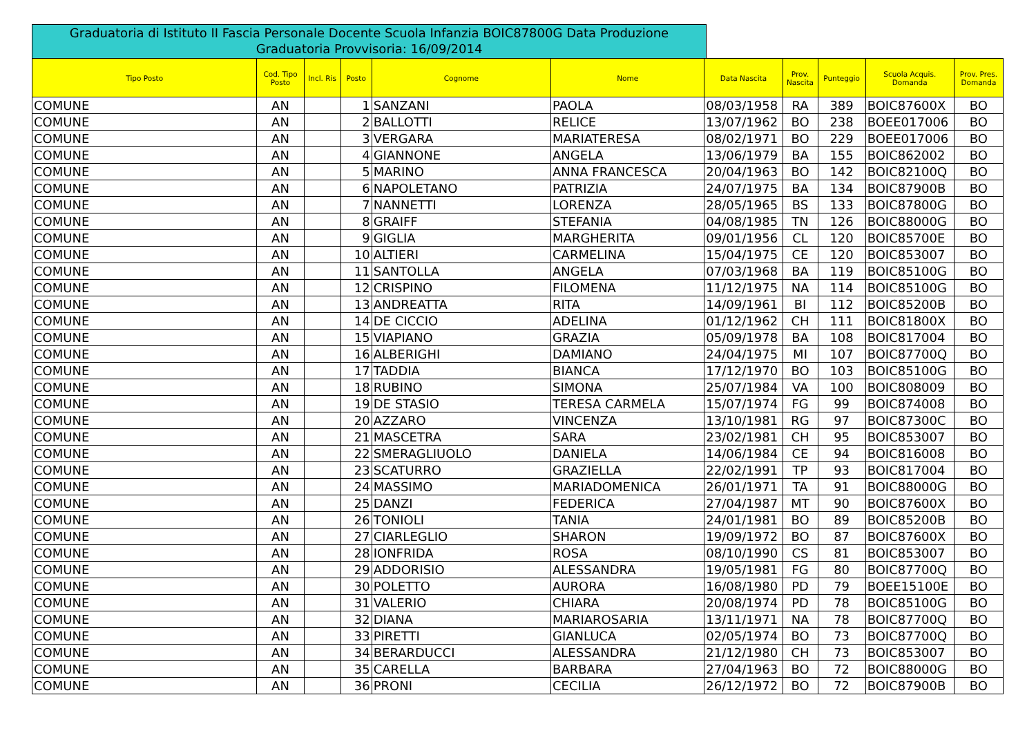Graduatoria di Istituto II Fascia Personale Docente Scuola Infanzia BOIC87800G Data Produzione Graduatoria Provvisoria: 16/09/2014
| Tipo Posto | Cod. Tipo Posto | Incl. Ris | Posto | Cognome | Nome | Data Nascita | Prov. Nascita | Punteggio | Scuola Acquis. Domanda | Prov. Pres. Domanda |
| --- | --- | --- | --- | --- | --- | --- | --- | --- | --- | --- |
| COMUNE | AN | | 1 | SANZANI | PAOLA | 08/03/1958 | RA | 389 | BOIC87600X | BO |
| COMUNE | AN | | 2 | BALLOTTI | RELICE | 13/07/1962 | BO | 238 | BOEE017006 | BO |
| COMUNE | AN | | 3 | VERGARA | MARIATERESA | 08/02/1971 | BO | 229 | BOEE017006 | BO |
| COMUNE | AN | | 4 | GIANNONE | ANGELA | 13/06/1979 | BA | 155 | BOIC862002 | BO |
| COMUNE | AN | | 5 | MARINO | ANNA FRANCESCA | 20/04/1963 | BO | 142 | BOIC82100Q | BO |
| COMUNE | AN | | 6 | NAPOLETANO | PATRIZIA | 24/07/1975 | BA | 134 | BOIC87900B | BO |
| COMUNE | AN | | 7 | NANNETTI | LORENZA | 28/05/1965 | BS | 133 | BOIC87800G | BO |
| COMUNE | AN | | 8 | GRAIFF | STEFANIA | 04/08/1985 | TN | 126 | BOIC88000G | BO |
| COMUNE | AN | | 9 | GIGLIA | MARGHERITA | 09/01/1956 | CL | 120 | BOIC85700E | BO |
| COMUNE | AN | | 10 | ALTIERI | CARMELINA | 15/04/1975 | CE | 120 | BOIC853007 | BO |
| COMUNE | AN | | 11 | SANTOLLA | ANGELA | 07/03/1968 | BA | 119 | BOIC85100G | BO |
| COMUNE | AN | | 12 | CRISPINO | FILOMENA | 11/12/1975 | NA | 114 | BOIC85100G | BO |
| COMUNE | AN | | 13 | ANDREATTA | RITA | 14/09/1961 | BI | 112 | BOIC85200B | BO |
| COMUNE | AN | | 14 | DE CICCIO | ADELINA | 01/12/1962 | CH | 111 | BOIC81800X | BO |
| COMUNE | AN | | 15 | VIAPIANO | GRAZIA | 05/09/1978 | BA | 108 | BOIC817004 | BO |
| COMUNE | AN | | 16 | ALBERIGHI | DAMIANO | 24/04/1975 | MI | 107 | BOIC87700Q | BO |
| COMUNE | AN | | 17 | TADDIA | BIANCA | 17/12/1970 | BO | 103 | BOIC85100G | BO |
| COMUNE | AN | | 18 | RUBINO | SIMONA | 25/07/1984 | VA | 100 | BOIC808009 | BO |
| COMUNE | AN | | 19 | DE STASIO | TERESA CARMELA | 15/07/1974 | FG | 99 | BOIC874008 | BO |
| COMUNE | AN | | 20 | AZZARO | VINCENZA | 13/10/1981 | RG | 97 | BOIC87300C | BO |
| COMUNE | AN | | 21 | MASCETRA | SARA | 23/02/1981 | CH | 95 | BOIC853007 | BO |
| COMUNE | AN | | 22 | SMERAGLIUOLO | DANIELA | 14/06/1984 | CE | 94 | BOIC816008 | BO |
| COMUNE | AN | | 23 | SCATURRO | GRAZIELLA | 22/02/1991 | TP | 93 | BOIC817004 | BO |
| COMUNE | AN | | 24 | MASSIMO | MARIADOMENICA | 26/01/1971 | TA | 91 | BOIC88000G | BO |
| COMUNE | AN | | 25 | DANZI | FEDERICA | 27/04/1987 | MT | 90 | BOIC87600X | BO |
| COMUNE | AN | | 26 | TONIOLI | TANIA | 24/01/1981 | BO | 89 | BOIC85200B | BO |
| COMUNE | AN | | 27 | CIARLEGLIO | SHARON | 19/09/1972 | BO | 87 | BOIC87600X | BO |
| COMUNE | AN | | 28 | IONFRIDA | ROSA | 08/10/1990 | CS | 81 | BOIC853007 | BO |
| COMUNE | AN | | 29 | ADDORISIO | ALESSANDRA | 19/05/1981 | FG | 80 | BOIC87700Q | BO |
| COMUNE | AN | | 30 | POLETTO | AURORA | 16/08/1980 | PD | 79 | BOEE15100E | BO |
| COMUNE | AN | | 31 | VALERIO | CHIARA | 20/08/1974 | PD | 78 | BOIC85100G | BO |
| COMUNE | AN | | 32 | DIANA | MARIAROSARIA | 13/11/1971 | NA | 78 | BOIC87700Q | BO |
| COMUNE | AN | | 33 | PIRETTI | GIANLUCA | 02/05/1974 | BO | 73 | BOIC87700Q | BO |
| COMUNE | AN | | 34 | BERARDUCCI | ALESSANDRA | 21/12/1980 | CH | 73 | BOIC853007 | BO |
| COMUNE | AN | | 35 | CARELLA | BARBARA | 27/04/1963 | BO | 72 | BOIC88000G | BO |
| COMUNE | AN | | 36 | PRONI | CECILIA | 26/12/1972 | BO | 72 | BOIC87900B | BO |